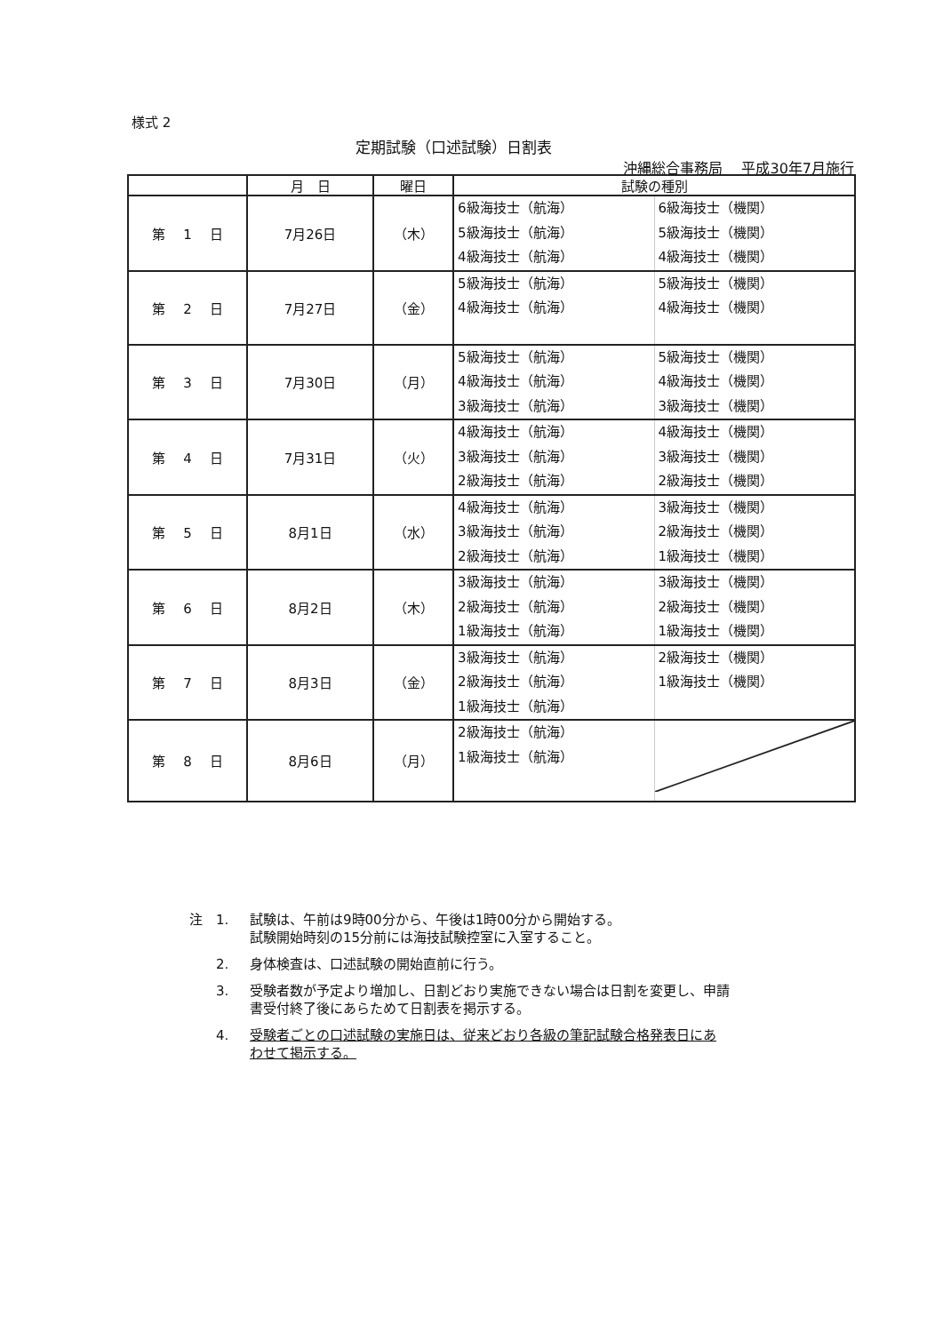様式 2
定期試験（口述試験）日割表
沖縄総合事務局　 平成30年7月施行
| | 月 日 | 曜日 | 試験の種別 | |
| --- | --- | --- | --- | --- |
| 第 1 日 | 7月26日 | （木） | 6級海技士（航海） 5級海技士（航海） 4級海技士（航海） | 6級海技士（機関） 5級海技士（機関） 4級海技士（機関） |
| 第 2 日 | 7月27日 | （金） | 5級海技士（航海） 4級海技士（航海） | 5級海技士（機関） 4級海技士（機関） |
| 第 3 日 | 7月30日 | （月） | 5級海技士（航海） 4級海技士（航海） 3級海技士（航海） | 5級海技士（機関） 4級海技士（機関） 3級海技士（機関） |
| 第 4 日 | 7月31日 | （火） | 4級海技士（航海） 3級海技士（航海） 2級海技士（航海） | 4級海技士（機関） 3級海技士（機関） 2級海技士（機関） |
| 第 5 日 | 8月1日 | （水） | 4級海技士（航海） 3級海技士（航海） 2級海技士（航海） | 3級海技士（機関） 2級海技士（機関） 1級海技士（機関） |
| 第 6 日 | 8月2日 | （木） | 3級海技士（航海） 2級海技士（航海） 1級海技士（航海） | 3級海技士（機関） 2級海技士（機関） 1級海技士（機関） |
| 第 7 日 | 8月3日 | （金） | 3級海技士（航海） 2級海技士（航海） 1級海技士（航海） | 2級海技士（機関） 1級海技士（機関） |
| 第 8 日 | 8月6日 | （月） | 2級海技士（航海） 1級海技士（航海） | |
注　1. 試験は、午前は9時00分から、午後は1時00分から開始する。
試験開始時刻の15分前には海技試験控室に入室すること。
　　2. 身体検査は、口述試験の開始直前に行う。
　　3. 受験者数が予定より増加し、日割どおり実施できない場合は日割を変更し、申請
書受付終了後にあらためて日割表を掲示する。
　　4. 受験者ごとの口述試験の実施日は、従来どおり各級の筆記試験合格発表日にあ
わせて掲示する。